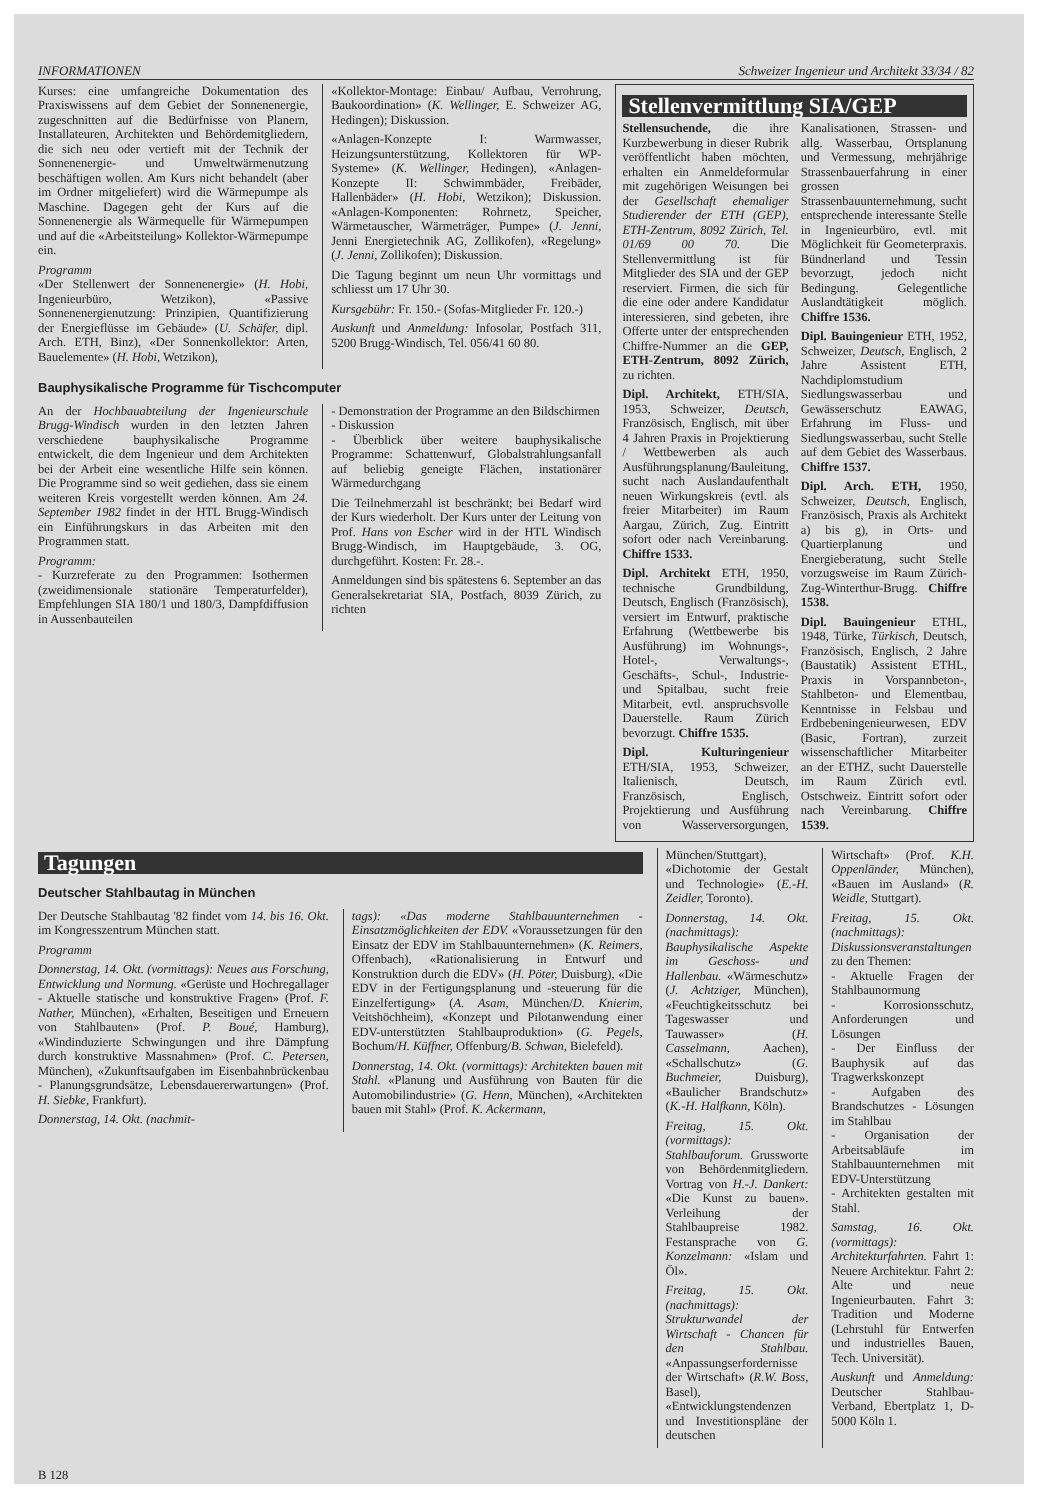INFORMATIONEN Schweizer Ingenieur und Architekt 33/34 / 82
Kurses: eine umfangreiche Dokumentation des Praxiswissens auf dem Gebiet der Sonnenenergie, zugeschnitten auf die Bedürfnisse von Planern, Installateuren, Architekten und Behördemitgliedern, die sich neu oder vertieft mit der Technik der Sonnenenergie- und Umweltwärmenutzung beschäftigen wollen. Am Kurs nicht behandelt (aber im Ordner mitgeliefert) wird die Wärmepumpe als Maschine. Dagegen geht der Kurs auf die Sonnenenergie als Wärmequelle für Wärmepumpen und auf die «Arbeitsteilung» Kollektor-Wärmepumpe ein.
Programm
«Der Stellenwert der Sonnenenergie» (H. Hobi, Ingenieurbüro, Wetzikon), «Passive Sonnenenergienutzung: Prinzipien, Quantifizierung der Energieflüsse im Gebäude» (U. Schäfer, dipl. Arch. ETH, Binz), «Der Sonnenkollektor: Arten, Bauelemente» (H. Hobi, Wetzikon),
«Kollektor-Montage: Einbau/ Aufbau, Verrohrung, Baukoordination» (K. Wellinger, E. Schweizer AG, Hedingen); Diskussion.
«Anlagen-Konzepte I: Warmwasser, Heizungsunterstützung, Kollektoren für WP-Systeme» (K. Wellinger, Hedingen), «Anlagen-Konzepte II: Schwimmbäder, Freibäder, Hallenbäder» (H. Hobi, Wetzikon); Diskussion. «Anlagen-Komponenten: Rohrnetz, Speicher, Wärmetauscher, Wärmeträger, Pumpe» (J. Jenni, Jenni Energietechnik AG, Zollikofen), «Regelung» (J. Jenni, Zollikofen); Diskussion.
Die Tagung beginnt um neun Uhr vormittags und schliesst um 17 Uhr 30.
Kursgebühr: Fr. 150.- (Sofas-Mitglieder Fr. 120.-)
Auskunft und Anmeldung: Infosolar, Postfach 311, 5200 Brugg-Windisch, Tel. 056/41 60 80.
Bauphysikalische Programme für Tischcomputer
An der Hochbauabteilung der Ingenieurschule Brugg-Windisch wurden in den letzten Jahren verschiedene bauphysikalische Programme entwickelt, die dem Ingenieur und dem Architekten bei der Arbeit eine wesentliche Hilfe sein können. Die Programme sind so weit gediehen, dass sie einem weiteren Kreis vorgestellt werden können. Am 24. September 1982 findet in der HTL Brugg-Windisch ein Einführungskurs in das Arbeiten mit den Programmen statt.
Programm:
- Kurzreferate zu den Programmen: Isothermen (zweidimensionale stationäre Temperaturfelder), Empfehlungen SIA 180/1 und 180/3, Dampfdiffusion in Aussenbauteilen
- Demonstration der Programme an den Bildschirmen
- Diskussion
- Überblick über weitere bauphysikalische Programme: Schattenwurf, Globalstrahlungsanfall auf beliebig geneigte Flächen, instationärer Wärmedurchgang
Die Teilnehmerzahl ist beschränkt; bei Bedarf wird der Kurs wiederholt. Der Kurs unter der Leitung von Prof. Hans von Escher wird in der HTL Windisch Brugg-Windisch, im Hauptgebäude, 3. OG, durchgeführt. Kosten: Fr. 28.-.
Anmeldungen sind bis spätestens 6. September an das Generalsekretariat SIA, Postfach, 8039 Zürich, zu richten
Stellenvermittlung SIA/GEP
Stellensuchende, die ihre Kurzbewerbung in dieser Rubrik veröffentlicht haben möchten, erhalten ein Anmeldeformular mit zugehörigen Weisungen bei der Gesellschaft ehemaliger Studierender der ETH (GEP), ETH-Zentrum, 8092 Zürich, Tel. 01/69 00 70. Die Stellenvermittlung ist für Mitglieder des SIA und der GEP reserviert. Firmen, die sich für die eine oder andere Kandidatur interessieren, sind gebeten, ihre Offerte unter der entsprechenden Chiffre-Nummer an die GEP, ETH-Zentrum, 8092 Zürich, zu richten.
Dipl. Architekt, ETH/SIA, 1953, Schweizer, Deutsch, Französisch, Englisch, mit über 4 Jahren Praxis in Projektierung / Wettbewerben als auch Ausführungsplanung/Bauleitung, sucht nach Auslandaufenthalt neuen Wirkungskreis (evtl. als freier Mitarbeiter) im Raum Aargau, Zürich, Zug. Eintritt sofort oder nach Vereinbarung. Chiffre 1533.
Dipl. Architekt ETH, 1950, technische Grundbildung, Deutsch, Englisch (Französisch), versiert im Entwurf, praktische Erfahrung (Wettbewerbe bis Ausführung) im Wohnungs-, Hotel-, Verwaltungs-, Geschäfts-, Schul-, Industrie- und Spitalbau, sucht freie Mitarbeit, evtl. anspruchsvolle Dauerstelle. Raum Zürich bevorzugt. Chiffre 1535.
Dipl. Kulturingenieur ETH/SIA, 1953, Schweizer, Italienisch, Deutsch, Französisch, Englisch, Projektierung und Ausführung von Wasserversorgungen, Kanalisationen, Strassen- und allg. Wasserbau, Ortsplanung und Vermessung, mehrjährige Strassenbauerfahrung in einer grossen Strassenbauunternehmung, sucht entsprechende interessante Stelle in Ingenieurbüro, evtl. mit Möglichkeit für Geometerpraxis. Bündnerland und Tessin bevorzugt, jedoch nicht Bedingung. Gelegentliche Auslandtätigkeit möglich. Chiffre 1536.
Dipl. Bauingenieur ETH, 1952, Schweizer, Deutsch, Englisch, 2 Jahre Assistent ETH, Nachdiplomstudium Siedlungswasserbau und Gewässerschutz EAWAG, Erfahrung im Fluss- und Siedlungswasserbau, sucht Stelle auf dem Gebiet des Wasserbaus. Chiffre 1537.
Dipl. Arch. ETH, 1950, Schweizer, Deutsch, Englisch, Französisch, Praxis als Architekt a) bis g), in Orts- und Quartierplanung und Energieberatung, sucht Stelle vorzugsweise im Raum Zürich-Zug-Winterthur-Brugg. Chiffre 1538.
Dipl. Bauingenieur ETHL, 1948, Türke, Türkisch, Deutsch, Französisch, Englisch, 2 Jahre (Baustatik) Assistent ETHL, Praxis in Vorspannbeton-, Stahlbeton- und Elementbau, Kenntnisse in Felsbau und Erdbebeningenieurwesen, EDV (Basic, Fortran), zurzeit wissenschaftlicher Mitarbeiter an der ETHZ, sucht Dauerstelle im Raum Zürich evtl. Ostschweiz. Eintritt sofort oder nach Vereinbarung. Chiffre 1539.
Tagungen
Deutscher Stahlbautag in München
Der Deutsche Stahlbautag '82 findet vom 14. bis 16. Okt. im Kongresszentrum München statt.
Programm
Donnerstag, 14. Okt. (vormittags): Neues aus Forschung, Entwicklung und Normung. «Gerüste und Hochregallager - Aktuelle statische und konstruktive Fragen» (Prof. F. Nather, München), «Erhalten, Beseitigen und Erneuern von Stahlbauten» (Prof. P. Boué, Hamburg), «Windinduzierte Schwingungen und ihre Dämpfung durch konstruktive Massnahmen» (Prof. C. Petersen, München), «Zukunftsaufgaben im Eisenbahnbrückenbau - Planungsgrundsätze, Lebensdauererwartungen» (Prof. H. Siebke, Frankfurt).
Donnerstag, 14. Okt. (nachmit-
tags): «Das moderne Stahlbauunternehmen - Einsatzmöglichkeiten der EDV. «Voraussetzungen für den Einsatz der EDV im Stahlbauunternehmen» (K. Reimers, Offenbach), «Rationalisierung in Entwurf und Konstruktion durch die EDV» (H. Pöter, Duisburg), «Die EDV in der Fertigungsplanung und -steuerung für die Einzelfertigung» (A. Asam, München/D. Knierim, Veitshöchheim), «Konzept und Pilotanwendung einer EDV-unterstützten Stahlbauproduktion» (G. Pegels, Bochum/H. Küffner, Offenburg/B. Schwan, Bielefeld).
Donnerstag, 14. Okt. (vormittags): Architekten bauen mit Stahl. «Planung und Ausführung von Bauten für die Automobilindustrie» (G. Henn, München), «Architekten bauen mit Stahl» (Prof. K. Ackermann,
München/Stuttgart), «Dichotomie der Gestalt und Technologie» (E.-H. Zeidler, Toronto).
Donnerstag, 14. Okt. (nachmittags): Bauphysikalische Aspekte im Geschoss- und Hallenbau. «Wärmeschutz» (J. Achtziger, München), «Feuchtigkeitsschutz bei Tageswasser und Tauwasser» (H. Casselmann, Aachen), «Schallschutz» (G. Buchmeier, Duisburg), «Baulicher Brandschutz» (K.-H. Halfkann, Köln).
Freitag, 15. Okt. (vormittags): Stahlbauforum. Grussworte von Behördenmitgliedern. Vortrag von H.-J. Dankert: «Die Kunst zu bauen». Verleihung der Stahlbaupreise 1982. Festansprache von G. Konzelmann: «Islam und Öl».
Freitag, 15. Okt. (nachmittags): Strukturwandel der Wirtschaft - Chancen für den Stahlbau. «Anpassungserfordernisse der Wirtschaft» (R.W. Boss, Basel), «Entwicklungstendenzen und Investitionspläne der deutschen
Wirtschaft» (Prof. K.H. Oppenländer, München), «Bauen im Ausland» (R. Weidle, Stuttgart).
Freitag, 15. Okt. (nachmittags): Diskussionsveranstaltungen zu den Themen:
- Aktuelle Fragen der Stahlbaunormung
- Korrosionsschutz, Anforderungen und Lösungen
- Der Einfluss der Bauphysik auf das Tragwerkskonzept
- Aufgaben des Brandschutzes - Lösungen im Stahlbau
- Organisation der Arbeitsabläufe im Stahlbauunternehmen mit EDV-Unterstützung
- Architekten gestalten mit Stahl.
Samstag, 16. Okt. (vormittags): Architekturfahrten. Fahrt 1: Neuere Architektur. Fahrt 2: Alte und neue Ingenieurbauten. Fahrt 3: Tradition und Moderne (Lehrstuhl für Entwerfen und industrielles Bauen, Tech. Universität).
Auskunft und Anmeldung: Deutscher Stahlbau-Verband, Ebertplatz 1, D-5000 Köln 1.
B 128